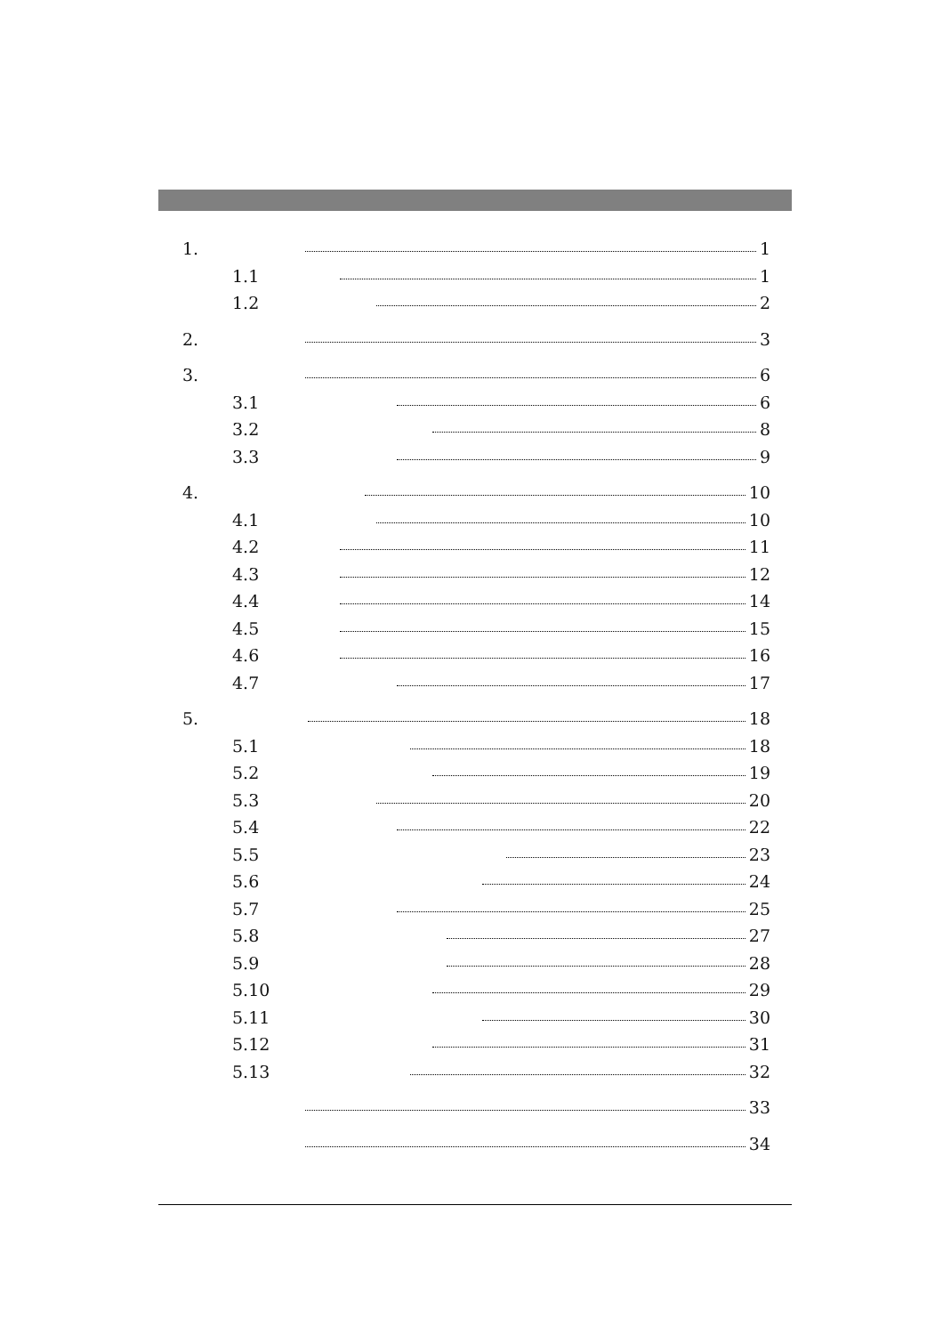1. 1
1.1 1
1.2 2
2. 3
3. 6
3.1 6
3.2 8
3.3 9
4. 10
4.1 10
4.2 11
4.3 12
4.4 14
4.5 15
4.6 16
4.7 17
5. 18
5.1 18
5.2 19
5.3 20
5.4 22
5.5 23
5.6 24
5.7 25
5.8 27
5.9 28
5.10 29
5.11 30
5.12 31
5.13 32
33
34